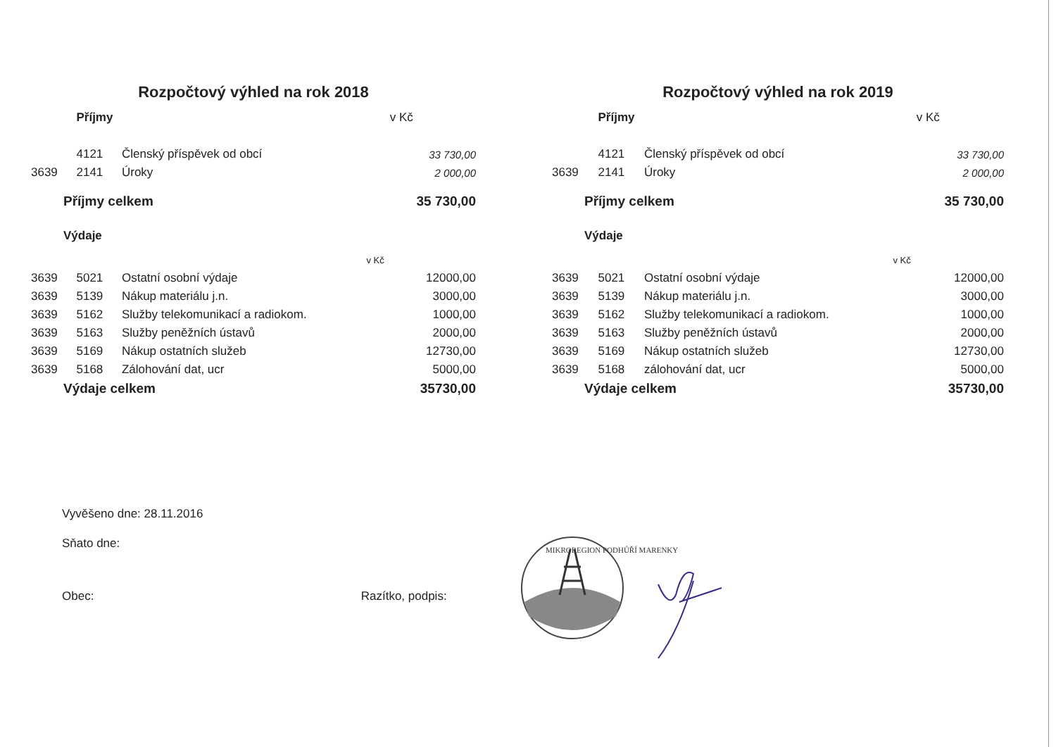Rozpočtový výhled na rok 2018
| | Příjmy | | v Kč |
| | 4121 | Členský příspěvek od obcí | 33 730,00 |
| 3639 | 2141 | Úroky | 2 000,00 |
| Příjmy celkem | | | 35 730,00 |
| Výdaje | | | |
| v Kč | | | |
| 3639 | 5021 | Ostatní osobní výdaje | 12000,00 |
| 3639 | 5139 | Nákup materiálu j.n. | 3000,00 |
| 3639 | 5162 | Služby telekomunikací a radiokom. | 1000,00 |
| 3639 | 5163 | Služby peněžních ústavů | 2000,00 |
| 3639 | 5169 | Nákup ostatních služeb | 12730,00 |
| 3639 | 5168 | Zálohování dat, ucr | 5000,00 |
| Výdaje celkem | | | 35730,00 |
Rozpočtový výhled na rok 2019
| | Příjmy | | v Kč |
| | 4121 | Členský příspěvek od obcí | 33 730,00 |
| 3639 | 2141 | Úroky | 2 000,00 |
| Příjmy celkem | | | 35 730,00 |
| Výdaje | | | |
| v Kč | | | |
| 3639 | 5021 | Ostatní osobní výdaje | 12000,00 |
| 3639 | 5139 | Nákup materiálu j.n. | 3000,00 |
| 3639 | 5162 | Služby telekomunikací a radiokom. | 1000,00 |
| 3639 | 5163 | Služby peněžních ústavů | 2000,00 |
| 3639 | 5169 | Nákup ostatních služeb | 12730,00 |
| 3639 | 5168 | zálohování dat, ucr | 5000,00 |
| Výdaje celkem | | | 35730,00 |
Vyvěšeno dne: 28.11.2016
Sňato dne:
Obec: Razítko, podpis:
MIKROREGION PODHŮŘÍ MARENKY